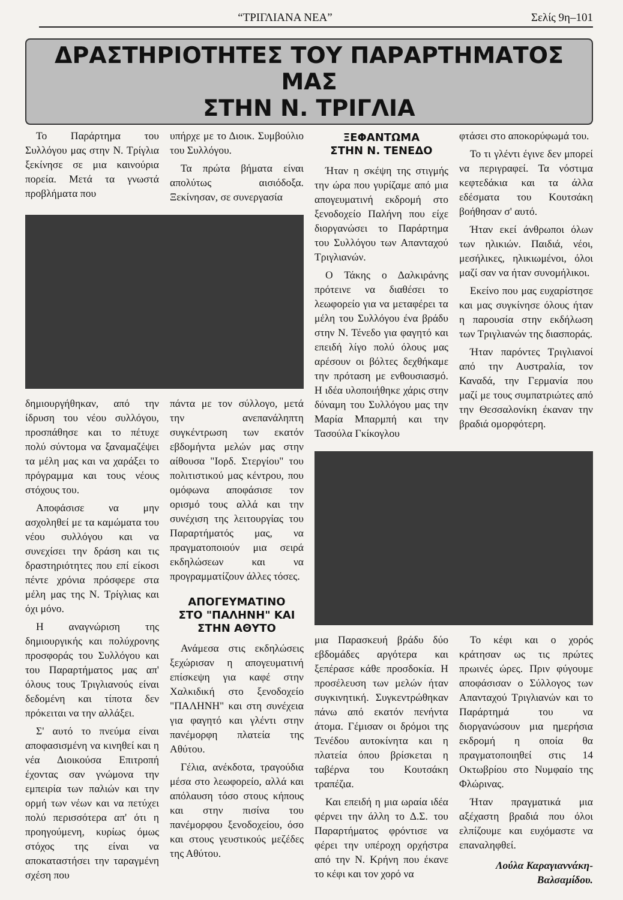“ΤΡΙΓΛΙΑΝΑ ΝΕΑ” Σελίς 9η–101
ΔΡΑΣΤΗΡΙΟΤΗΤΕΣ ΤΟΥ ΠΑΡΑΡΤΗΜΑΤΟΣ ΜΑΣ
ΣΤΗΝ Ν. ΤΡΙΓΛΙΑ
Το Παράρτημα του Συλλόγου μας στην Ν. Τρίγλια ξεκίνησε σε μια καινούρια πορεία. Μετά τα γνωστά προβλήματα που
υπήρχε με το Διοικ. Συμβούλιο του Συλλόγου.
Τα πρώτα βήματα είναι απολύτως αισιόδοξα. Ξεκίνησαν, σε συνεργασία
δημιουργήθηκαν, από την ίδρυση του νέου συλλόγου, προσπάθησε και το πέτυχε πολύ σύντομα να ξαναμαζέψει τα μέλη μας και να χαράξει το πρόγραμμα και τους νέους στόχους του.
Αποφάσισε να μην ασχοληθεί με τα καμώματα του νέου συλλόγου και να συνεχίσει την δράση και τις δραστηριότητες που επί είκοσι πέντε χρόνια πρόσφερε στα μέλη μας της Ν. Τρίγλιας και όχι μόνο.
Η αναγνώριση της δημιουργικής και πολύχρονης προσφοράς του Συλλόγου και του Παραρτήματος μας απ' όλους τους Τριγλιανούς είναι δεδομένη και τίποτα δεν πρόκειται να την αλλάξει.
Σ' αυτό το πνεύμα είναι αποφασισμένη να κινηθεί και η νέα Διοικούσα Επιτροπή έχοντας σαν γνώμονα την εμπειρία των παλιών και την ορμή των νέων και να πετύχει πολύ περισσότερα απ' ότι η προηγούμενη, κυρίως όμως στόχος της είναι να αποκαταστήσει την ταραγμένη σχέση που
πάντα με τον σύλλογο, μετά την ανεπανάληπτη συγκέντρωση των εκατόν εβδομήντα μελών μας στην αίθουσα "Ιορδ. Στεργίου" του πολιτιστικού μας κέντρου, που ομόφωνα αποφάσισε τον ορισμό τους αλλά και την συνέχιση της λειτουργίας του Παραρτήματός μας, να πραγματοποιούν μια σειρά εκδηλώσεων και να προγραμματίζουν άλλες τόσες.
ΑΠΟΓΕΥΜΑΤΙΝΟ
ΣΤΟ "ΠΑΛΗΝΗ" ΚΑΙ
ΣΤΗΝ ΑΘΥΤΟ
Ανάμεσα στις εκδηλώσεις ξεχώρισαν η απογευματινή επίσκεψη για καφέ στην Χαλκιδική στο ξενοδοχείο "ΠΑΛΗΝΗ" και στη συνέχεια για φαγητό και γλέντι στην πανέμορφη πλατεία της Αθύτου.
Γέλια, ανέκδοτα, τραγούδια μέσα στο λεωφορείο, αλλά και απόλαυση τόσο στους κήπους και στην πισίνα του πανέμορφου ξενοδοχείου, όσο και στους γευστικούς μεζέδες της Αθύτου.
ΞΕΦΑΝΤΩΜΑ
ΣΤΗΝ Ν. ΤΕΝΕΔΟ
Ήταν η σκέψη της στιγμής την ώρα που γυρίζαμε από μια απογευματινή εκδρομή στο ξενοδοχείο Παλήνη που είχε διοργανώσει το Παράρτημα του Συλλόγου των Απανταχού Τριγλιανών.
Ο Τάκης ο Δαλκιράνης πρότεινε να διαθέσει το λεωφορείο για να μεταφέρει τα μέλη του Συλλόγου ένα βράδυ στην Ν. Τένεδο για φαγητό και επειδή λίγο πολύ όλους μας αρέσουν οι βόλτες δεχθήκαμε την πρόταση με ενθουσιασμό. Η ιδέα υλοποιήθηκε χάρις στην δύναμη του Συλλόγου μας την Μαρία Μπαρμπή και την Τασούλα Γκίκογλου
φτάσει στο αποκορύφωμά του.
Το τι γλέντι έγινε δεν μπορεί να περιγραφεί. Τα νόστιμα κεφτεδάκια και τα άλλα εδέσματα του Κουτσάκη βοήθησαν σ' αυτό.
Ήταν εκεί άνθρωποι όλων των ηλικιών. Παιδιά, νέοι, μεσήλικες, ηλικιωμένοι, όλοι μαζί σαν να ήταν συνομήλικοι.
Εκείνο που μας ευχαρίστησε και μας συγκίνησε όλους ήταν η παρουσία στην εκδήλωση των Τριγλιανών της διασποράς.
Ήταν παρόντες Τριγλιανοί από την Αυστραλία, τον Καναδά, την Γερμανία που μαζί με τους συμπατριώτες από την Θεσσαλονίκη έκαναν την βραδιά ομορφότερη.
μια Παρασκευή βράδυ δύο εβδομάδες αργότερα και ξεπέρασε κάθε προσδοκία. Η προσέλευση των μελών ήταν συγκινητική. Συγκεντρώθηκαν πάνω από εκατόν πενήντα άτομα. Γέμισαν οι δρόμοι της Τενέδου αυτοκίνητα και η πλατεία όπου βρίσκεται η ταβέρνα του Κουτσάκη τραπέζια.
Και επειδή η μια ωραία ιδέα φέρνει την άλλη το Δ.Σ. του Παραρτήματος φρόντισε να φέρει την υπέροχη ορχήστρα από την Ν. Κρήνη που έκανε το κέφι και τον χορό να
Το κέφι και ο χορός κράτησαν ως τις πρώτες πρωινές ώρες. Πριν φύγουμε αποφάσισαν ο Σύλλογος των Απανταχού Τριγλιανών και το Παράρτημά του να διοργανώσουν μια ημερήσια εκδρομή η οποία θα πραγματοποιηθεί στις 14 Οκτωβρίου στο Νυμφαίο της Φλώρινας.
Ήταν πραγματικά μια αξέχαστη βραδιά που όλοι ελπίζουμε και ευχόμαστε να επαναληφθεί.
Λούλα Καραγιαννάκη-
Βαλσαμίδου.